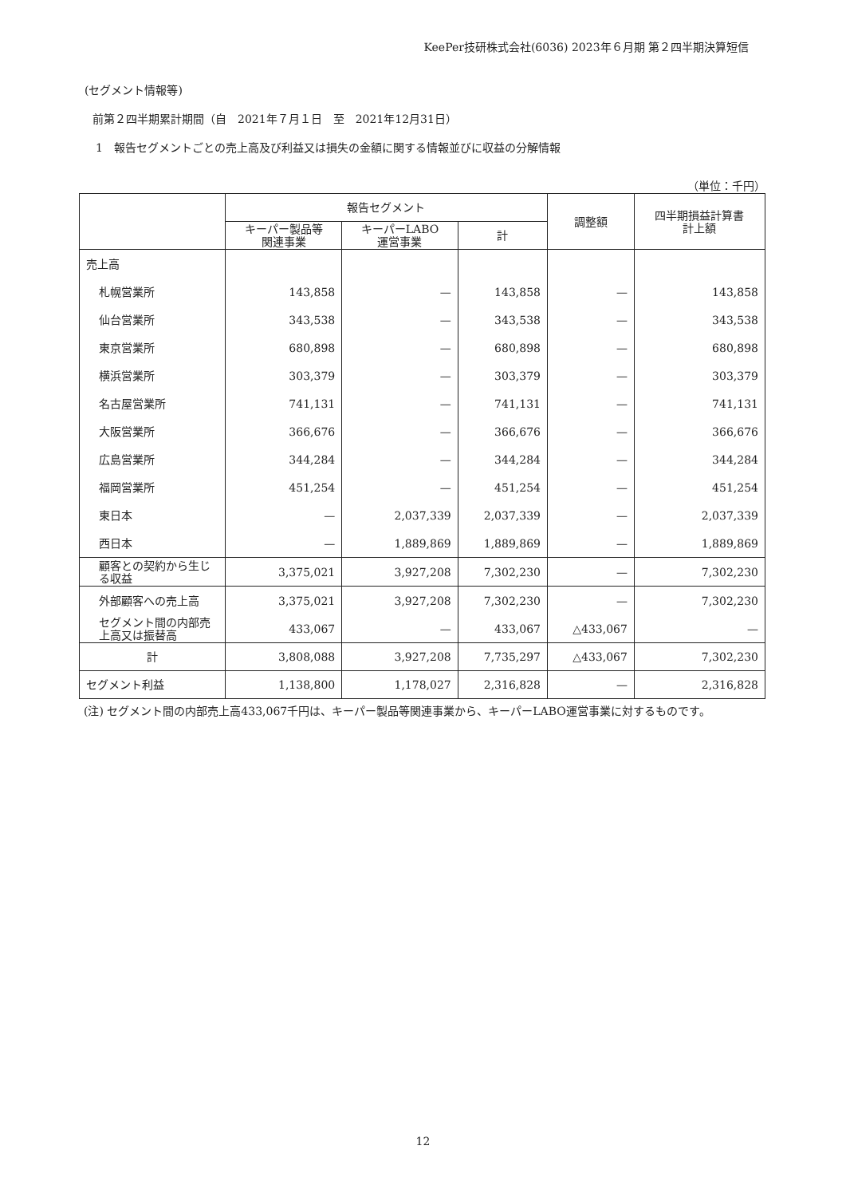KeePer技研株式会社(6036) 2023年６月期 第２四半期決算短信
(セグメント情報等)
前第２四半期累計期間（自　2021年７月１日　至　2021年12月31日）
1　報告セグメントごとの売上高及び利益又は損失の金額に関する情報並びに収益の分解情報
（単位：千円）
| | 報告セグメント | | | 調整額 | 四半期損益計算書 計上額 |
| --- | --- | --- | --- | --- | --- |
| | キーパー製品等 関連事業 | キーパーLABO 運営事業 | 計 | | |
| 売上高 | | | | | |
| 札幌営業所 | 143,858 | — | 143,858 | — | 143,858 |
| 仙台営業所 | 343,538 | — | 343,538 | — | 343,538 |
| 東京営業所 | 680,898 | — | 680,898 | — | 680,898 |
| 横浜営業所 | 303,379 | — | 303,379 | — | 303,379 |
| 名古屋営業所 | 741,131 | — | 741,131 | — | 741,131 |
| 大阪営業所 | 366,676 | — | 366,676 | — | 366,676 |
| 広島営業所 | 344,284 | — | 344,284 | — | 344,284 |
| 福岡営業所 | 451,254 | — | 451,254 | — | 451,254 |
| 東日本 | — | 2,037,339 | 2,037,339 | — | 2,037,339 |
| 西日本 | — | 1,889,869 | 1,889,869 | — | 1,889,869 |
| 顧客との契約から生じる収益 | 3,375,021 | 3,927,208 | 7,302,230 | — | 7,302,230 |
| 外部顧客への売上高 | 3,375,021 | 3,927,208 | 7,302,230 | — | 7,302,230 |
| セグメント間の内部売上高又は振替高 | 433,067 | — | 433,067 | △433,067 | — |
| 計 | 3,808,088 | 3,927,208 | 7,735,297 | △433,067 | 7,302,230 |
| セグメント利益 | 1,138,800 | 1,178,027 | 2,316,828 | — | 2,316,828 |
(注) セグメント間の内部売上高433,067千円は、キーパー製品等関連事業から、キーパーLABO運営事業に対するものです。
12